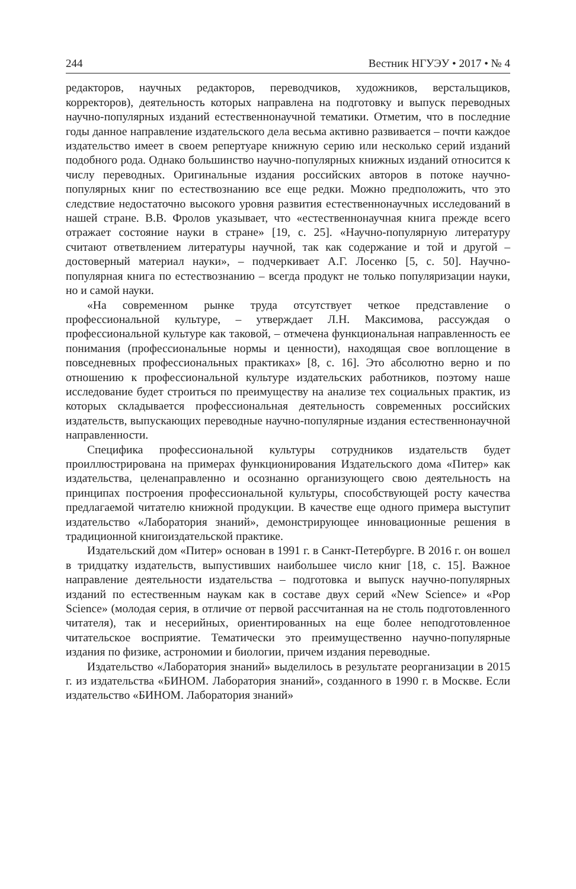244 Вестник НГУЭУ • 2017 • № 4
редакторов, научных редакторов, переводчиков, художников, верстальщиков, корректоров), деятельность которых направлена на подготовку и выпуск переводных научно-популярных изданий естественнонаучной тематики. Отметим, что в последние годы данное направление издательского дела весьма активно развивается – почти каждое издательство имеет в своем репертуаре книжную серию или несколько серий изданий подобного рода. Однако большинство научно-популярных книжных изданий относится к числу переводных. Оригинальные издания российских авторов в потоке научно-популярных книг по естествознанию все еще редки. Можно предположить, что это следствие недостаточно высокого уровня развития естественнонаучных исследований в нашей стране. В.В. Фролов указывает, что «естественнонаучная книга прежде всего отражает состояние науки в стране» [19, с. 25]. «Научно-популярную литературу считают ответвлением литературы научной, так как содержание и той и другой – достоверный материал науки», – подчеркивает А.Г. Лосенко [5, с. 50]. Научно-популярная книга по естествознанию – всегда продукт не только популяризации науки, но и самой науки.
«На современном рынке труда отсутствует четкое представление о профессиональной культуре, – утверждает Л.Н. Максимова, рассуждая о профессиональной культуре как таковой, – отмечена функциональная направленность ее понимания (профессиональные нормы и ценности), находящая свое воплощение в повседневных профессиональных практиках» [8, с. 16]. Это абсолютно верно и по отношению к профессиональной культуре издательских работников, поэтому наше исследование будет строиться по преимуществу на анализе тех социальных практик, из которых складывается профессиональная деятельность современных российских издательств, выпускающих переводные научно-популярные издания естественнонаучной направленности.
Специфика профессиональной культуры сотрудников издательств будет проиллюстрирована на примерах функционирования Издательского дома «Питер» как издательства, целенаправленно и осознанно организующего свою деятельность на принципах построения профессиональной культуры, способствующей росту качества предлагаемой читателю книжной продукции. В качестве еще одного примера выступит издательство «Лаборатория знаний», демонстрирующее инновационные решения в традиционной книгоиздательской практике.
Издательский дом «Питер» основан в 1991 г. в Санкт-Петербурге. В 2016 г. он вошел в тридцатку издательств, выпустивших наибольшее число книг [18, с. 15]. Важное направление деятельности издательства – подготовка и выпуск научно-популярных изданий по естественным наукам как в составе двух серий «New Science» и «Pop Science» (молодая серия, в отличие от первой рассчитанная на не столь подготовленного читателя), так и несерийных, ориентированных на еще более неподготовленное читательское восприятие. Тематически это преимущественно научно-популярные издания по физике, астрономии и биологии, причем издания переводные.
Издательство «Лаборатория знаний» выделилось в результате реорганизации в 2015 г. из издательства «БИНОМ. Лаборатория знаний», созданного в 1990 г. в Москве. Если издательство «БИНОМ. Лаборатория знаний»